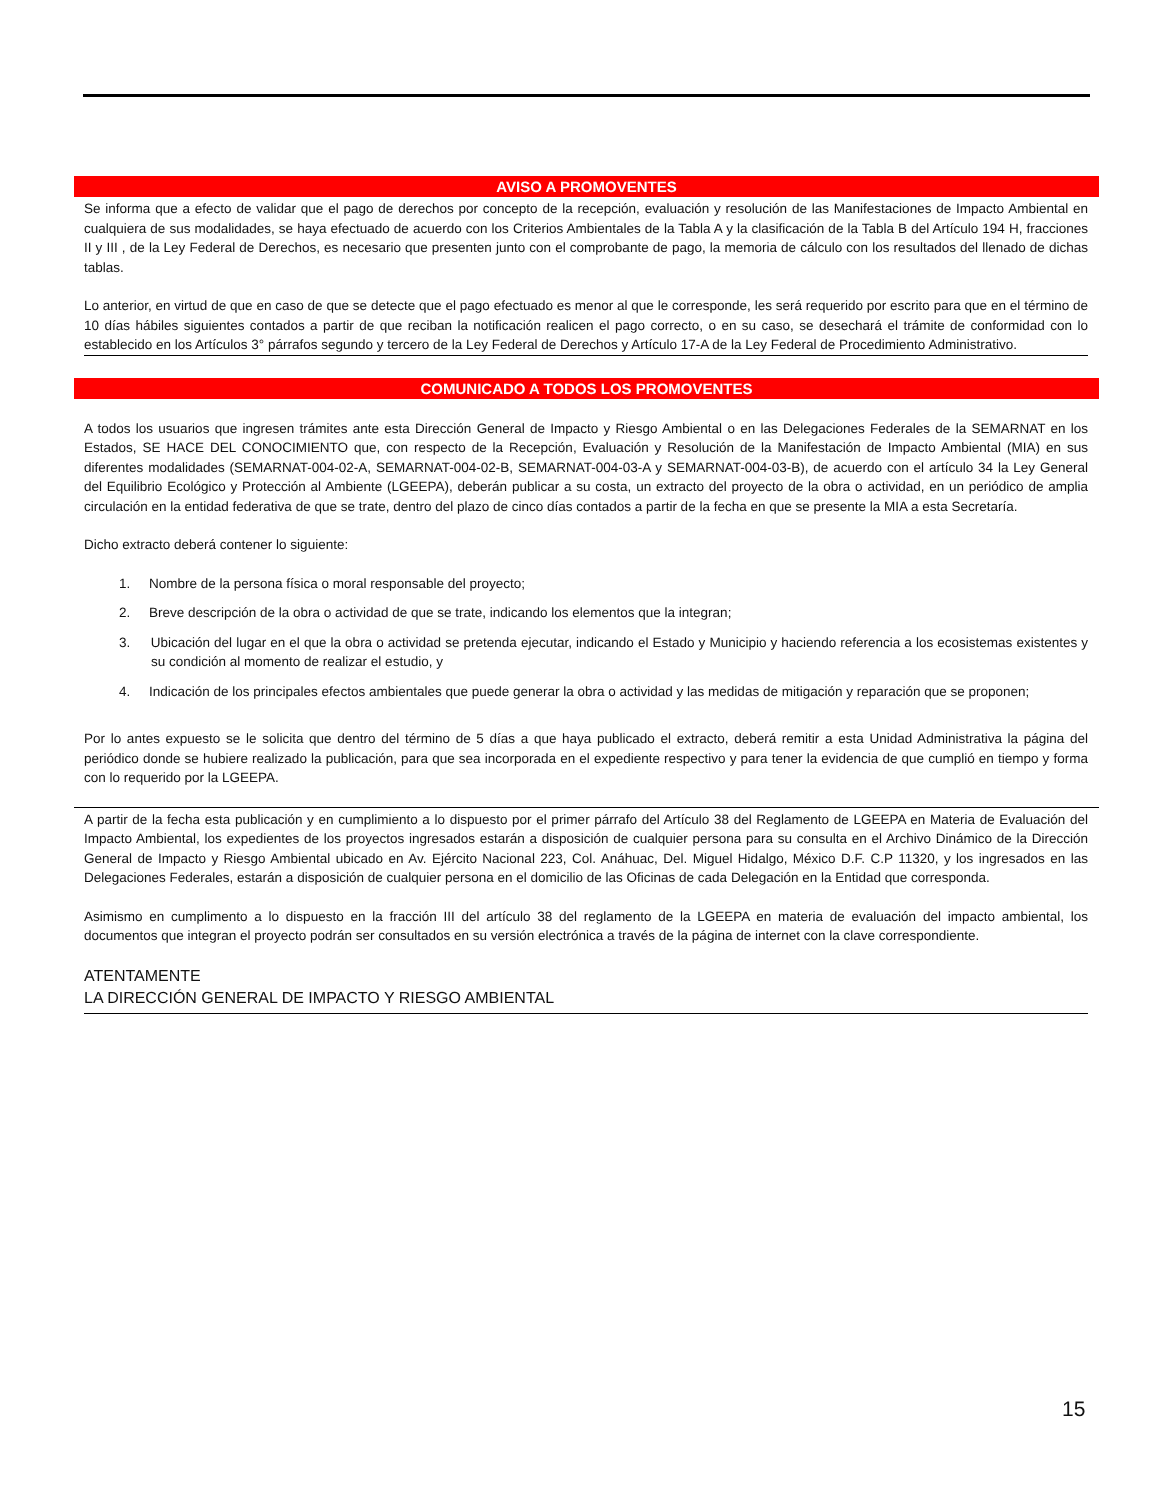AVISO A PROMOVENTES
Se informa que a efecto de validar que el pago de derechos por concepto de la recepción, evaluación y resolución de las Manifestaciones de Impacto Ambiental en cualquiera de sus modalidades, se haya efectuado de acuerdo con los Criterios Ambientales de la Tabla A y la clasificación de la Tabla B del Artículo 194 H, fracciones II y III , de la Ley Federal de Derechos, es necesario que presenten junto con el comprobante de pago, la memoria de cálculo con los resultados del llenado de dichas tablas.
Lo anterior, en virtud de que en caso de que se detecte que el pago efectuado es menor al que le corresponde, les será requerido por escrito para que en el término de 10 días hábiles siguientes contados a partir de que reciban la notificación realicen el pago correcto, o en su caso, se desechará el trámite de conformidad con lo establecido en los Artículos 3° párrafos segundo y tercero de la Ley Federal de Derechos y Artículo 17-A de la Ley Federal de Procedimiento Administrativo.
COMUNICADO A TODOS LOS PROMOVENTES
A todos los usuarios que ingresen trámites ante esta Dirección General de Impacto y Riesgo Ambiental o en las Delegaciones Federales de la SEMARNAT en los Estados, SE HACE DEL CONOCIMIENTO que, con respecto de la Recepción, Evaluación y Resolución de la Manifestación de Impacto Ambiental (MIA) en sus diferentes modalidades (SEMARNAT-004-02-A, SEMARNAT-004-02-B, SEMARNAT-004-03-A y SEMARNAT-004-03-B), de acuerdo con el artículo 34 la Ley General del Equilibrio Ecológico y Protección al Ambiente (LGEEPA), deberán publicar a su costa, un extracto del proyecto de la obra o actividad, en un periódico de amplia circulación en la entidad federativa de que se trate, dentro del plazo de cinco días contados a partir de la fecha en que se presente la MIA a esta Secretaría.
Dicho extracto deberá contener lo siguiente:
1. Nombre de la persona física o moral responsable del proyecto;
2. Breve descripción de la obra o actividad de que se trate, indicando los elementos que la integran;
3. Ubicación del lugar en el que la obra o actividad se pretenda ejecutar, indicando el Estado y Municipio y haciendo referencia a los ecosistemas existentes y su condición al momento de realizar el estudio, y
4. Indicación de los principales efectos ambientales que puede generar la obra o actividad y las medidas de mitigación y reparación que se proponen;
Por lo antes expuesto se le solicita que dentro del término de 5 días a que haya publicado el extracto, deberá remitir a esta Unidad Administrativa la página del periódico donde se hubiere realizado la publicación, para que sea incorporada en el expediente respectivo y para tener la evidencia de que cumplió en tiempo y forma con lo requerido por la LGEEPA.
A partir de la fecha esta publicación y en cumplimiento a lo dispuesto por el primer párrafo del Artículo 38 del Reglamento de LGEEPA en Materia de Evaluación del Impacto Ambiental, los expedientes de los proyectos ingresados estarán a disposición de cualquier persona para su consulta en el Archivo Dinámico de la Dirección General de Impacto y Riesgo Ambiental ubicado en Av. Ejército Nacional 223, Col. Anáhuac, Del. Miguel Hidalgo, México D.F. C.P 11320, y los ingresados en las Delegaciones Federales, estarán a disposición de cualquier persona en el domicilio de las Oficinas de cada Delegación en la Entidad que corresponda.
Asimismo en cumplimento a lo dispuesto en la fracción III del artículo 38 del reglamento de la LGEEPA en materia de evaluación del impacto ambiental, los documentos que integran el proyecto podrán ser consultados en su versión electrónica a través de la página de internet con la clave correspondiente.
ATENTAMENTE
LA DIRECCIÓN GENERAL DE IMPACTO Y RIESGO AMBIENTAL
15